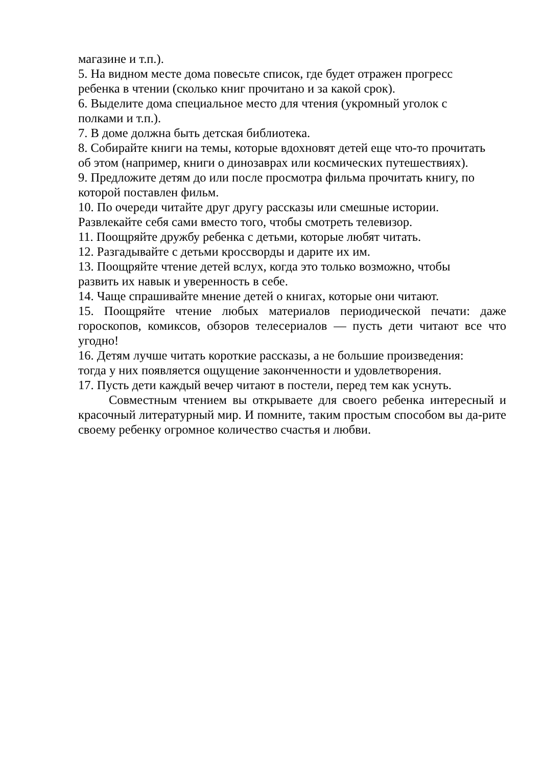магазине и т.п.).
5. На видном месте дома повесьте список, где будет отражен прогресс
ребенка в чтении (сколько книг прочитано и за какой срок).
6. Выделите дома специальное место для чтения (укромный уголок с
полками и т.п.).
7. В доме должна быть детская библиотека.
8. Собирайте книги на темы, которые вдохновят детей еще что-то прочитать
об этом (например, книги о динозаврах или космических путешествиях).
9. Предложите детям до или после просмотра фильма прочитать книгу, по
которой поставлен фильм.
10. По очереди читайте друг другу рассказы или смешные истории.
Развлекайте себя сами вместо того, чтобы смотреть телевизор.
11. Поощряйте дружбу ребенка с детьми, которые любят читать.
12. Разгадывайте с детьми кроссворды и дарите их им.
13. Поощряйте чтение детей вслух, когда это только возможно, чтобы
развить их навык и уверенность в себе.
14. Чаще спрашивайте мнение детей о книгах, которые они читают.
15. Поощряйте чтение любых материалов периодической печати: даже гороскопов, комиксов, обзоров телесериалов — пусть дети читают все что угодно!
16. Детям лучше читать короткие рассказы, а не большие произведения:
тогда у них появляется ощущение законченности и удовлетворения.
17. Пусть дети каждый вечер читают в постели, перед тем как уснуть.
Совместным чтением вы открываете для своего ребенка интересный и красочный литературный мир. И помните, таким простым способом вы да-рите своему ребенку огромное количество счастья и любви.